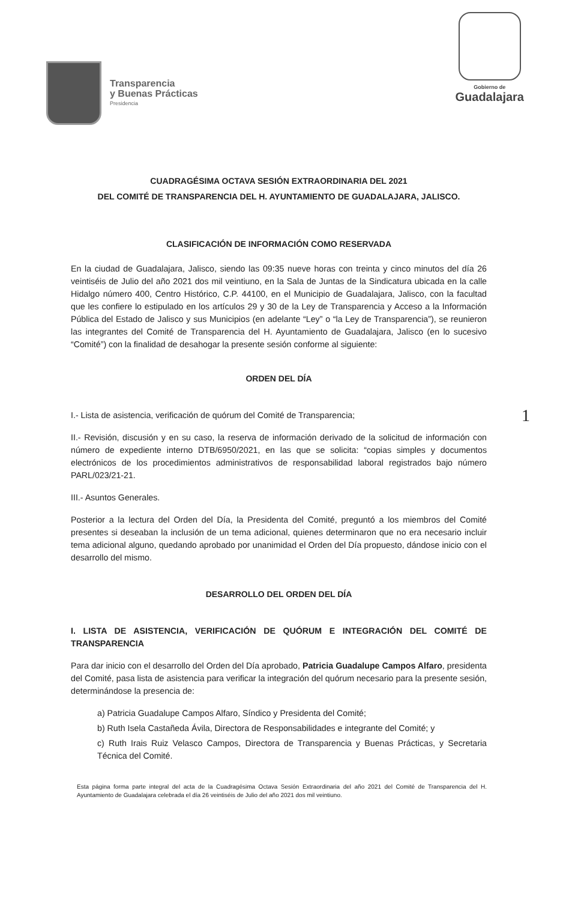Transparencia
y Buenas Prácticas
Presidencia
Gobierno de
Guadalajara
CUADRAGÉSIMA OCTAVA SESIÓN EXTRAORDINARIA DEL 2021
DEL COMITÉ DE TRANSPARENCIA DEL H. AYUNTAMIENTO DE GUADALAJARA, JALISCO.
CLASIFICACIÓN DE INFORMACIÓN COMO RESERVADA
En la ciudad de Guadalajara, Jalisco, siendo las 09:35 nueve horas con treinta y cinco minutos del día 26 veintiséis de Julio del año 2021 dos mil veintiuno, en la Sala de Juntas de la Sindicatura ubicada en la calle Hidalgo número 400, Centro Histórico, C.P. 44100, en el Municipio de Guadalajara, Jalisco, con la facultad que les confiere lo estipulado en los artículos 29 y 30 de la Ley de Transparencia y Acceso a la Información Pública del Estado de Jalisco y sus Municipios (en adelante “Ley” o “la Ley de Transparencia”), se reunieron las integrantes del Comité de Transparencia del H. Ayuntamiento de Guadalajara, Jalisco (en lo sucesivo “Comité”) con la finalidad de desahogar la presente sesión conforme al siguiente:
ORDEN DEL DÍA
I.- Lista de asistencia, verificación de quórum del Comité de Transparencia;
II.- Revisión, discusión y en su caso, la reserva de información derivado de la solicitud de información con número de expediente interno DTB/6950/2021, en las que se solicita: “copias simples y documentos electrónicos de los procedimientos administrativos de responsabilidad laboral registrados bajo número PARL/023/21-21.
III.- Asuntos Generales.
Posterior a la lectura del Orden del Día, la Presidenta del Comité, preguntó a los miembros del Comité presentes si deseaban la inclusión de un tema adicional, quienes determinaron que no era necesario incluir tema adicional alguno, quedando aprobado por unanimidad el Orden del Día propuesto, dándose inicio con el desarrollo del mismo.
DESARROLLO DEL ORDEN DEL DÍA
I. LISTA DE ASISTENCIA, VERIFICACIÓN DE QUÓRUM E INTEGRACIÓN DEL COMITÉ DE TRANSPARENCIA
Para dar inicio con el desarrollo del Orden del Día aprobado, Patricia Guadalupe Campos Alfaro, presidenta del Comité, pasa lista de asistencia para verificar la integración del quórum necesario para la presente sesión, determinándose la presencia de:
a) Patricia Guadalupe Campos Alfaro, Síndico y Presidenta del Comité;
b) Ruth Isela Castañeda Ávila, Directora de Responsabilidades e integrante del Comité; y
c) Ruth Irais Ruiz Velasco Campos, Directora de Transparencia y Buenas Prácticas, y Secretaria Técnica del Comité.
Esta página forma parte integral del acta de la Cuadragésima Octava Sesión Extraordinaria del año 2021 del Comité de Transparencia del H. Ayuntamiento de Guadalajara celebrada el día 26 veintiséis de Julio del año 2021 dos mil veintiuno.
1